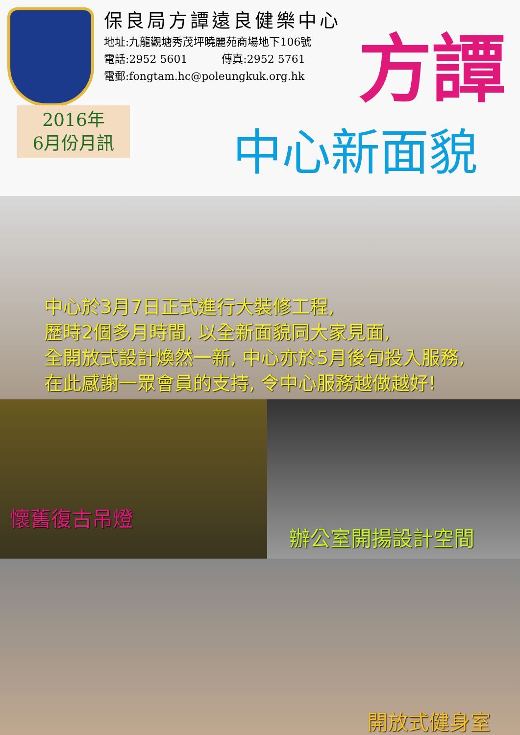保良局方譚遠良健樂中心
地址:九龍觀塘秀茂坪曉麗苑商場地下106號
電話:2952 5601 傳真:2952 5761
電郵:fongtam.hc@poleungkuk.org.hk
方譚
2016年
6月份月訊
中心新面貌
中心於3月7日正式進行大裝修工程,
歷時2個多月時間, 以全新面貌同大家見面,
全開放式設計煥然一新, 中心亦於5月後旬投入服務,
在此感謝一眾會員的支持, 令中心服務越做越好!
懷舊復古吊燈
辦公室開揚設計空間
開放式健身室